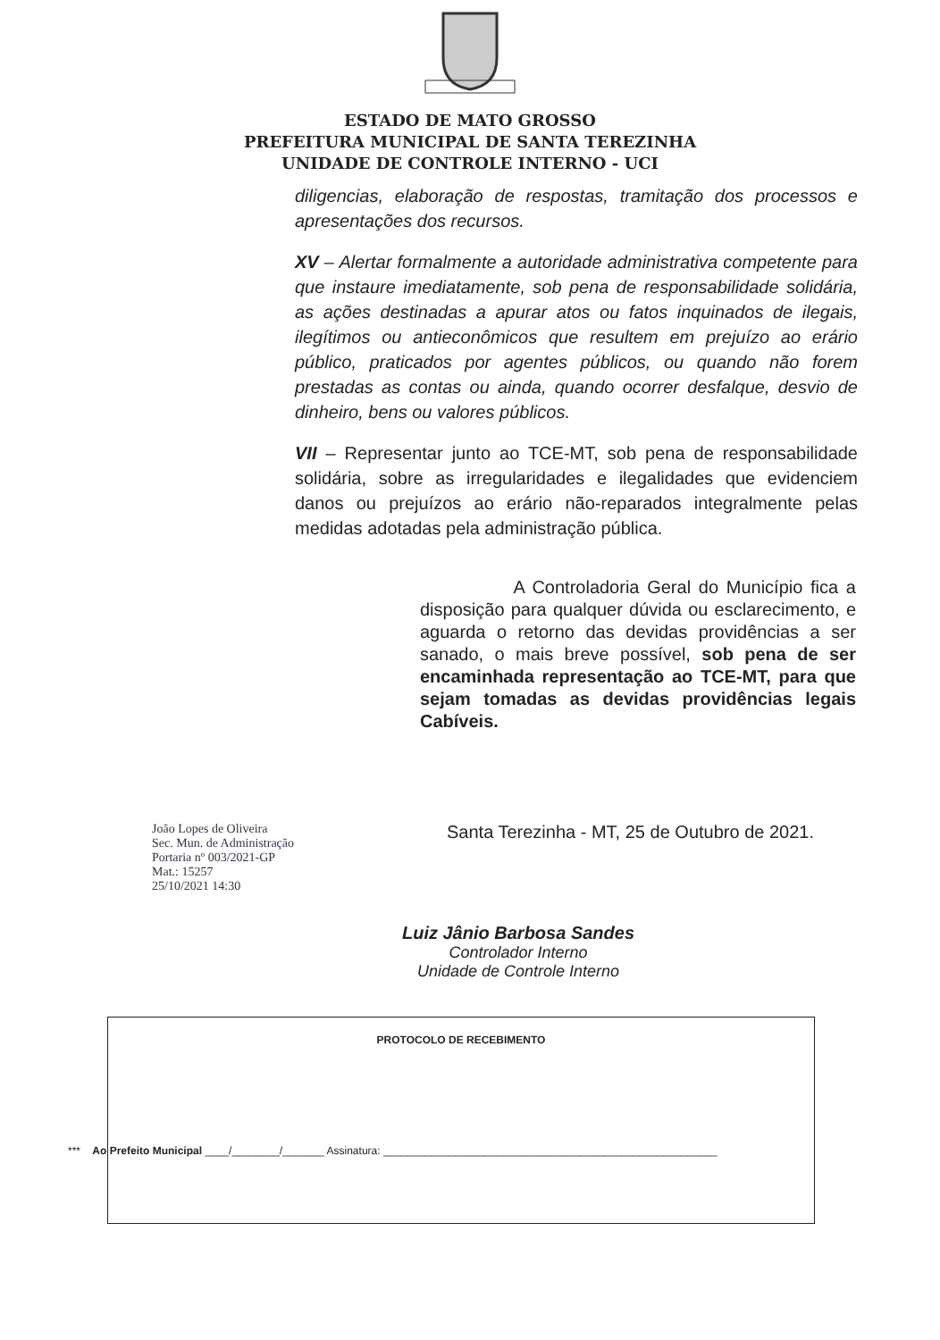ESTADO DE MATO GROSSO
PREFEITURA MUNICIPAL DE SANTA TEREZINHA
UNIDADE DE CONTROLE INTERNO - UCI
diligencias, elaboração de respostas, tramitação dos processos e apresentações dos recursos.
XV – Alertar formalmente a autoridade administrativa competente para que instaure imediatamente, sob pena de responsabilidade solidária, as ações destinadas a apurar atos ou fatos inquinados de ilegais, ilegítimos ou antieconômicos que resultem em prejuízo ao erário público, praticados por agentes públicos, ou quando não forem prestadas as contas ou ainda, quando ocorrer desfalque, desvio de dinheiro, bens ou valores públicos.
VII – Representar junto ao TCE-MT, sob pena de responsabilidade solidária, sobre as irregularidades e ilegalidades que evidenciem danos ou prejuízos ao erário não-reparados integralmente pelas medidas adotadas pela administração pública.
A Controladoria Geral do Município fica a disposição para qualquer dúvida ou esclarecimento, e aguarda o retorno das devidas providências a ser sanado, o mais breve possível, sob pena de ser encaminhada representação ao TCE-MT, para que sejam tomadas as devidas providências legais Cabíveis.
Santa Terezinha - MT, 25 de Outubro de 2021.
Luiz Jânio Barbosa Sandes
Controlador Interno
Unidade de Controle Interno
João Lopes de Oliveira
Sec. Mun. de Administração
Portaria nº 003/2021-GP
Mat.: 15257
25/10/2021 14:30
PROTOCOLO DE RECEBIMENTO
*** Ao Prefeito Municipal ____/________/_______ Assinatura: ________________________________________________________